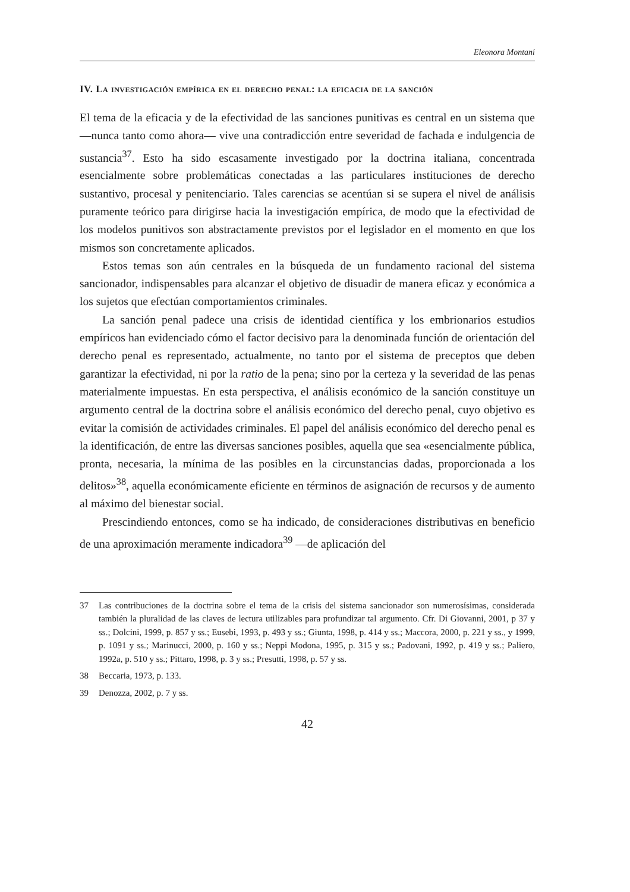Eleonora Montani
IV. La investigación empírica en el derecho penal: la eficacia de la sanción
El tema de la eficacia y de la efectividad de las sanciones punitivas es central en un sistema que —nunca tanto como ahora— vive una contradicción entre severidad de fachada e indulgencia de sustancia<sup>37</sup>. Esto ha sido escasamente investigado por la doctrina italiana, concentrada esencialmente sobre problemáticas conectadas a las particulares instituciones de derecho sustantivo, procesal y penitenciario. Tales carencias se acentúan si se supera el nivel de análisis puramente teórico para dirigirse hacia la investigación empírica, de modo que la efectividad de los modelos punitivos son abstractamente previstos por el legislador en el momento en que los mismos son concretamente aplicados.
Estos temas son aún centrales en la búsqueda de un fundamento racional del sistema sancionador, indispensables para alcanzar el objetivo de disuadir de manera eficaz y económica a los sujetos que efectúan comportamientos criminales.
La sanción penal padece una crisis de identidad científica y los embrionarios estudios empíricos han evidenciado cómo el factor decisivo para la denominada función de orientación del derecho penal es representado, actualmente, no tanto por el sistema de preceptos que deben garantizar la efectividad, ni por la ratio de la pena; sino por la certeza y la severidad de las penas materialmente impuestas. En esta perspectiva, el análisis económico de la sanción constituye un argumento central de la doctrina sobre el análisis económico del derecho penal, cuyo objetivo es evitar la comisión de actividades criminales. El papel del análisis económico del derecho penal es la identificación, de entre las diversas sanciones posibles, aquella que sea «esencialmente pública, pronta, necesaria, la mínima de las posibles en la circunstancias dadas, proporcionada a los delitos»<sup>38</sup>, aquella económicamente eficiente en términos de asignación de recursos y de aumento al máximo del bienestar social.
Prescindiendo entonces, como se ha indicado, de consideraciones distributivas en beneficio de una aproximación meramente indicadora<sup>39</sup> —de aplicación del
37 Las contribuciones de la doctrina sobre el tema de la crisis del sistema sancionador son numerosísimas, considerada también la pluralidad de las claves de lectura utilizables para profundizar tal argumento. Cfr. Di Giovanni, 2001, p 37 y ss.; Dolcini, 1999, p. 857 y ss.; Eusebi, 1993, p. 493 y ss.; Giunta, 1998, p. 414 y ss.; Maccora, 2000, p. 221 y ss., y 1999, p. 1091 y ss.; Marinucci, 2000, p. 160 y ss.; Neppi Modona, 1995, p. 315 y ss.; Padovani, 1992, p. 419 y ss.; Paliero, 1992a, p. 510 y ss.; Pittaro, 1998, p. 3 y ss.; Presutti, 1998, p. 57 y ss.
38 Beccaria, 1973, p. 133.
39 Denozza, 2002, p. 7 y ss.
42